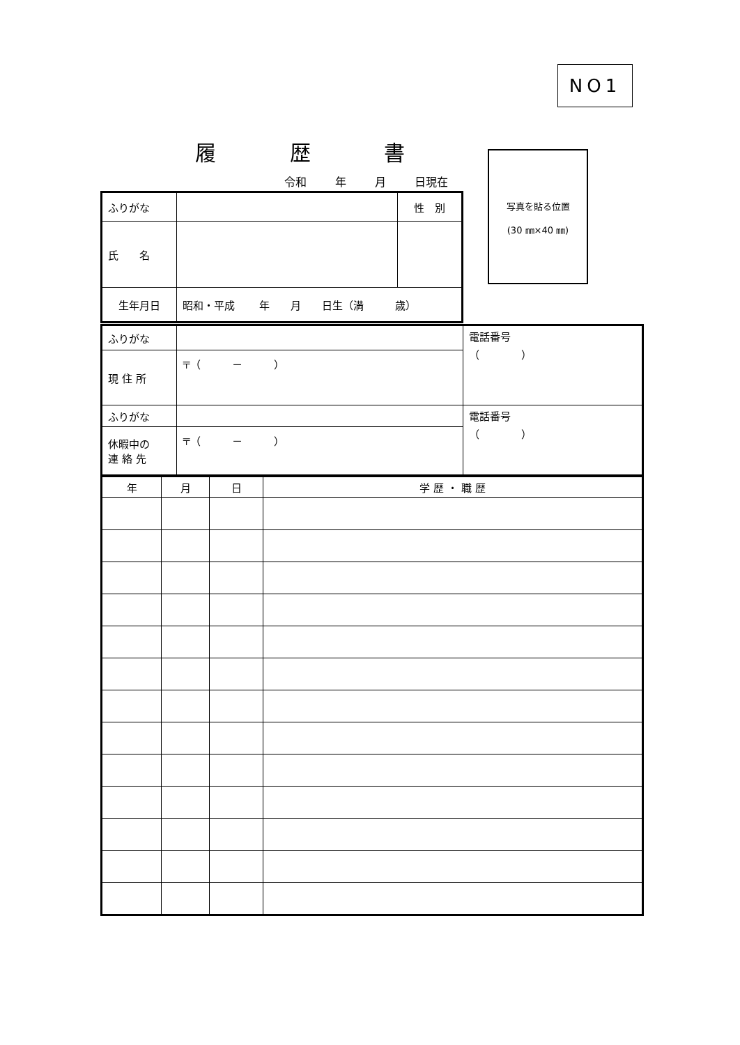NO1
履 歴 書
令和　 年　 月　 日現在
写真を貼る位置
(30 ㎜×40 ㎜)
| ふりがな | | 性 別 |
| 氏 名 | | |
| 生年月日 | 昭和・平成 年 月 日生（満 歳） | |
| ふりがな | | 電話番号 （ ） |
| 現 住 所 | 〒（ － ） | |
| ふりがな | | 電話番号 （ ） |
| 休暇中の 連 絡 先 | 〒（ － ） | |
| 年 | 月 | 日 | 学 歴 ・ 職 歴 |
| --- | --- | --- | --- |